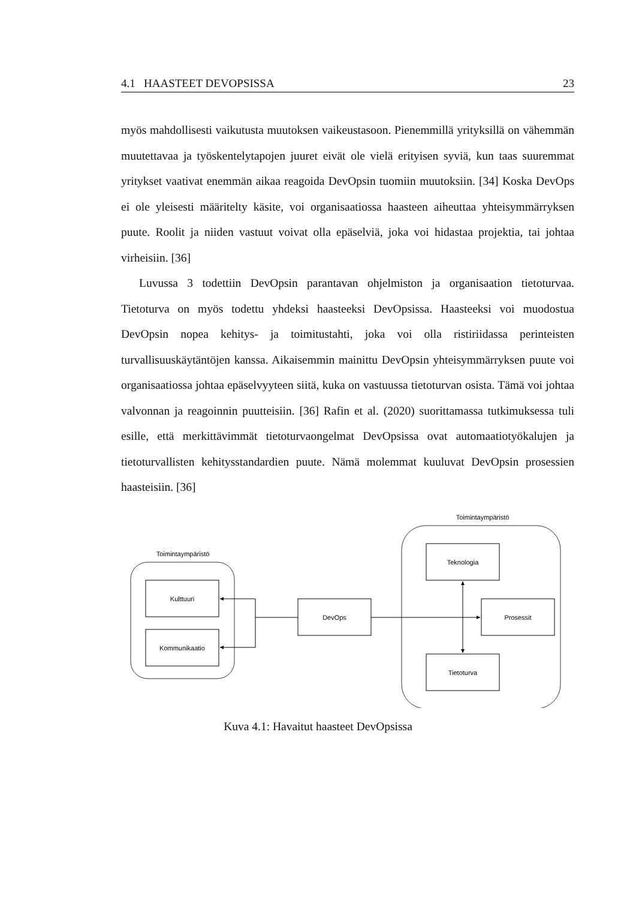4.1 HAASTEET DEVOPSISSA 23
myös mahdollisesti vaikutusta muutoksen vaikeustasoon. Pienemmillä yrityksillä on vähemmän muutettavaa ja työskentelytapojen juuret eivät ole vielä erityisen syviä, kun taas suuremmat yritykset vaativat enemmän aikaa reagoida DevOpsin tuomiin muutoksiin. [34] Koska DevOps ei ole yleisesti määritelty käsite, voi organisaatiossa haasteen aiheuttaa yhteisymmärryksen puute. Roolit ja niiden vastuut voivat olla epäselviä, joka voi hidastaa projektia, tai johtaa virheisiin. [36]
Luvussa 3 todettiin DevOpsin parantavan ohjelmiston ja organisaation tietoturvaa. Tietoturva on myös todettu yhdeksi haasteeksi DevOpsissa. Haasteeksi voi muodostua DevOpsin nopea kehitys- ja toimitustahti, joka voi olla ristiriidassa perinteisten turvallisuuskäytäntöjen kanssa. Aikaisemmin mainittu DevOpsin yhteisymmärryksen puute voi organisaatiossa johtaa epäselvyyteen siitä, kuka on vastuussa tietoturvan osista. Tämä voi johtaa valvonnan ja reagoinnin puutteisiin. [36] Rafin et al. (2020) suorittamassa tutkimuksessa tuli esille, että merkittävimmät tietoturvaongelmat DevOpsissa ovat automaatiotyökalujen ja tietoturvallisten kehitysstandardien puute. Nämä molemmat kuuluvat DevOpsin prosessien haasteisiin. [36]
Toimintaympäristö
Kulttuuri
Kommunikaatio
Toimintaympäristö
Teknologia
Prosessit
Tietoturva
DevOps
Kuva 4.1: Havaitut haasteet DevOpsissa